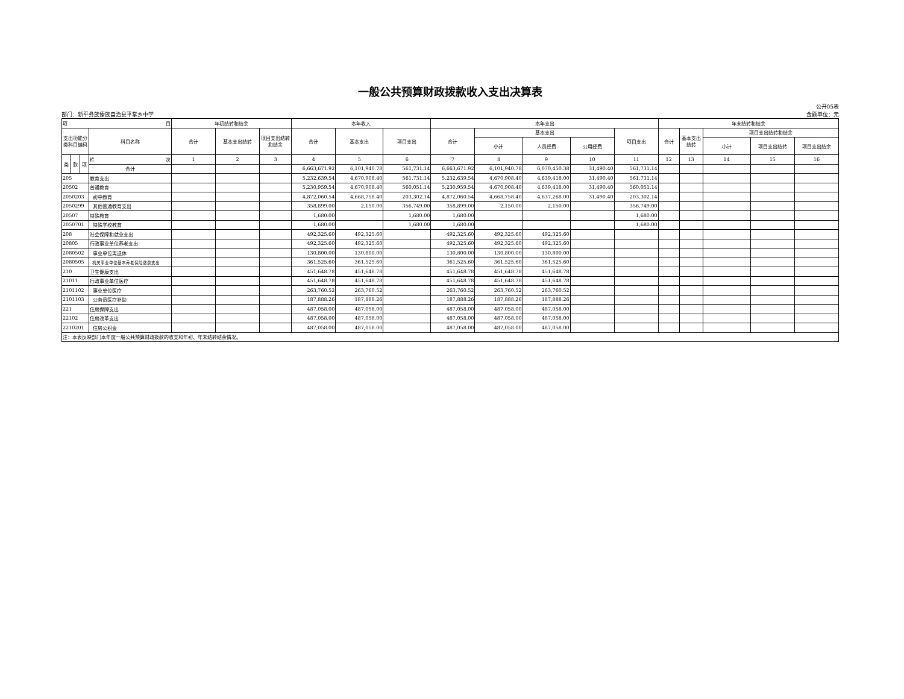一般公共预算财政拨款收入支出决算表
部门：新平彝族傣族自治县平掌乡中学
公开05表
金额单位：元
| 项 目 | | | | 年初结转和结余 | | | 本年收入 | | | 本年支出 | | | | | 年末结转和结余 | | | | |
| --- | --- | --- | --- | --- | --- | --- | --- | --- | --- | --- | --- | --- | --- | --- | --- | --- | --- | --- | --- |
| 支出功能分类科目编码 | | | 科目名称 | 合计 | 基本支出结转 | 项目支出结转和结余 | 合计 | 基本支出 | 项目支出 | 合计 | 基本支出 | | | 项目支出 | 合计 | 基本支出结转 | 项目支出结转和结余 | | |
| | | | | | | | | | | | 小计 | 人员经费 | 公用经费 | | | | 小计 | 项目支出结转 | 项目支出结余 |
| 类 | 款 | 项 | 栏 次 | 1 | 2 | 3 | 4 | 5 | 6 | 7 | 8 | 9 | 10 | 11 | 12 | 13 | 14 | 15 | 16 |
| | | | 合计 | | | | 6,663,671.92 | 6,101,940.78 | 561,731.14 | 6,663,671.92 | 6,101,940.78 | 6,070,450.38 | 31,490.40 | 561,731.14 | | | | | |
| 205 | | | 教育支出 | | | | 5,232,639.54 | 4,670,908.40 | 561,731.14 | 5,232,639.54 | 4,670,908.40 | 4,639,418.00 | 31,490.40 | 561,731.14 | | | | | |
| 20502 | | | 普通教育 | | | | 5,230,959.54 | 4,670,908.40 | 560,051.14 | 5,230,959.54 | 4,670,908.40 | 4,639,418.00 | 31,490.40 | 560,051.14 | | | | | |
| 2050203 | | | 初中教育 | | | | 4,872,060.54 | 4,668,758.40 | 203,302.14 | 4,872,060.54 | 4,668,758.40 | 4,637,268.00 | 31,490.40 | 203,302.14 | | | | | |
| 2050299 | | | 其他普通教育支出 | | | | 358,899.00 | 2,150.00 | 356,749.00 | 358,899.00 | 2,150.00 | 2,150.00 | | 356,749.00 | | | | | |
| 20507 | | | 特殊教育 | | | | 1,680.00 | | 1,680.00 | 1,680.00 | | | | 1,680.00 | | | | | |
| 2050701 | | | 特殊学校教育 | | | | 1,680.00 | | 1,680.00 | 1,680.00 | | | | 1,680.00 | | | | | |
| 208 | | | 社会保障和就业支出 | | | | 492,325.60 | 492,325.60 | | 492,325.60 | 492,325.60 | 492,325.60 | | | | | | | |
| 20805 | | | 行政事业单位养老支出 | | | | 492,325.60 | 492,325.60 | | 492,325.60 | 492,325.60 | 492,325.60 | | | | | | | |
| 2080502 | | | 事业单位离退休 | | | | 130,800.00 | 130,800.00 | | 130,800.00 | 130,800.00 | 130,800.00 | | | | | | | |
| 2080505 | | | 机关事业单位基本养老保险缴费支出 | | | | 361,525.60 | 361,525.60 | | 361,525.60 | 361,525.60 | 361,525.60 | | | | | | | |
| 210 | | | 卫生健康支出 | | | | 451,648.78 | 451,648.78 | | 451,648.78 | 451,648.78 | 451,648.78 | | | | | | | |
| 21011 | | | 行政事业单位医疗 | | | | 451,648.78 | 451,648.78 | | 451,648.78 | 451,648.78 | 451,648.78 | | | | | | | |
| 2101102 | | | 事业单位医疗 | | | | 263,760.52 | 263,760.52 | | 263,760.52 | 263,760.52 | 263,760.52 | | | | | | | |
| 2101103 | | | 公务员医疗补助 | | | | 187,888.26 | 187,888.26 | | 187,888.26 | 187,888.26 | 187,888.26 | | | | | | | |
| 221 | | | 住房保障支出 | | | | 487,058.00 | 487,058.00 | | 487,058.00 | 487,058.00 | 487,058.00 | | | | | | | |
| 22102 | | | 住房改革支出 | | | | 487,058.00 | 487,058.00 | | 487,058.00 | 487,058.00 | 487,058.00 | | | | | | | |
| 2210201 | | | 住房公积金 | | | | 487,058.00 | 487,058.00 | | 487,058.00 | 487,058.00 | 487,058.00 | | | | | | | |
| 注：本表反映部门本年度一般公共预算财政拨款的收支和年初、年末结转结余情况。 | | | | | | | | | | | | | | | | | | | |